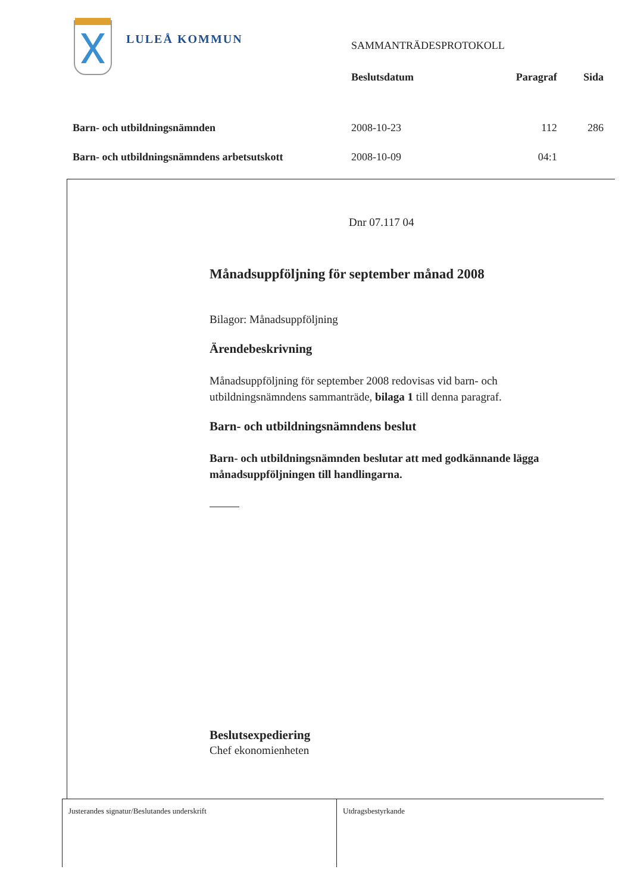LULEÅ KOMMUN
| | SAMMANTRÄDESPROTOKOLL | | |
| | Beslutsdatum | Paragraf | Sida |
| Barn- och utbildningsnämnden | 2008-10-23 | 112 | 286 |
| Barn- och utbildningsnämndens arbetsutskott | 2008-10-09 | 04:1 | |
Dnr 07.117 04
Månadsuppföljning för september månad 2008
Bilagor: Månadsuppföljning
Ärendebeskrivning
Månadsuppföljning för september 2008 redovisas vid barn- och utbildningsnämndens sammanträde, bilaga 1 till denna paragraf.
Barn- och utbildningsnämndens beslut
Barn- och utbildningsnämnden beslutar att med godkännande lägga månadsuppföljningen till handlingarna.
Beslutsexpediering
Chef ekonomienheten
Justerandes signatur/Beslutandes underskrift Utdragsbestyrkande